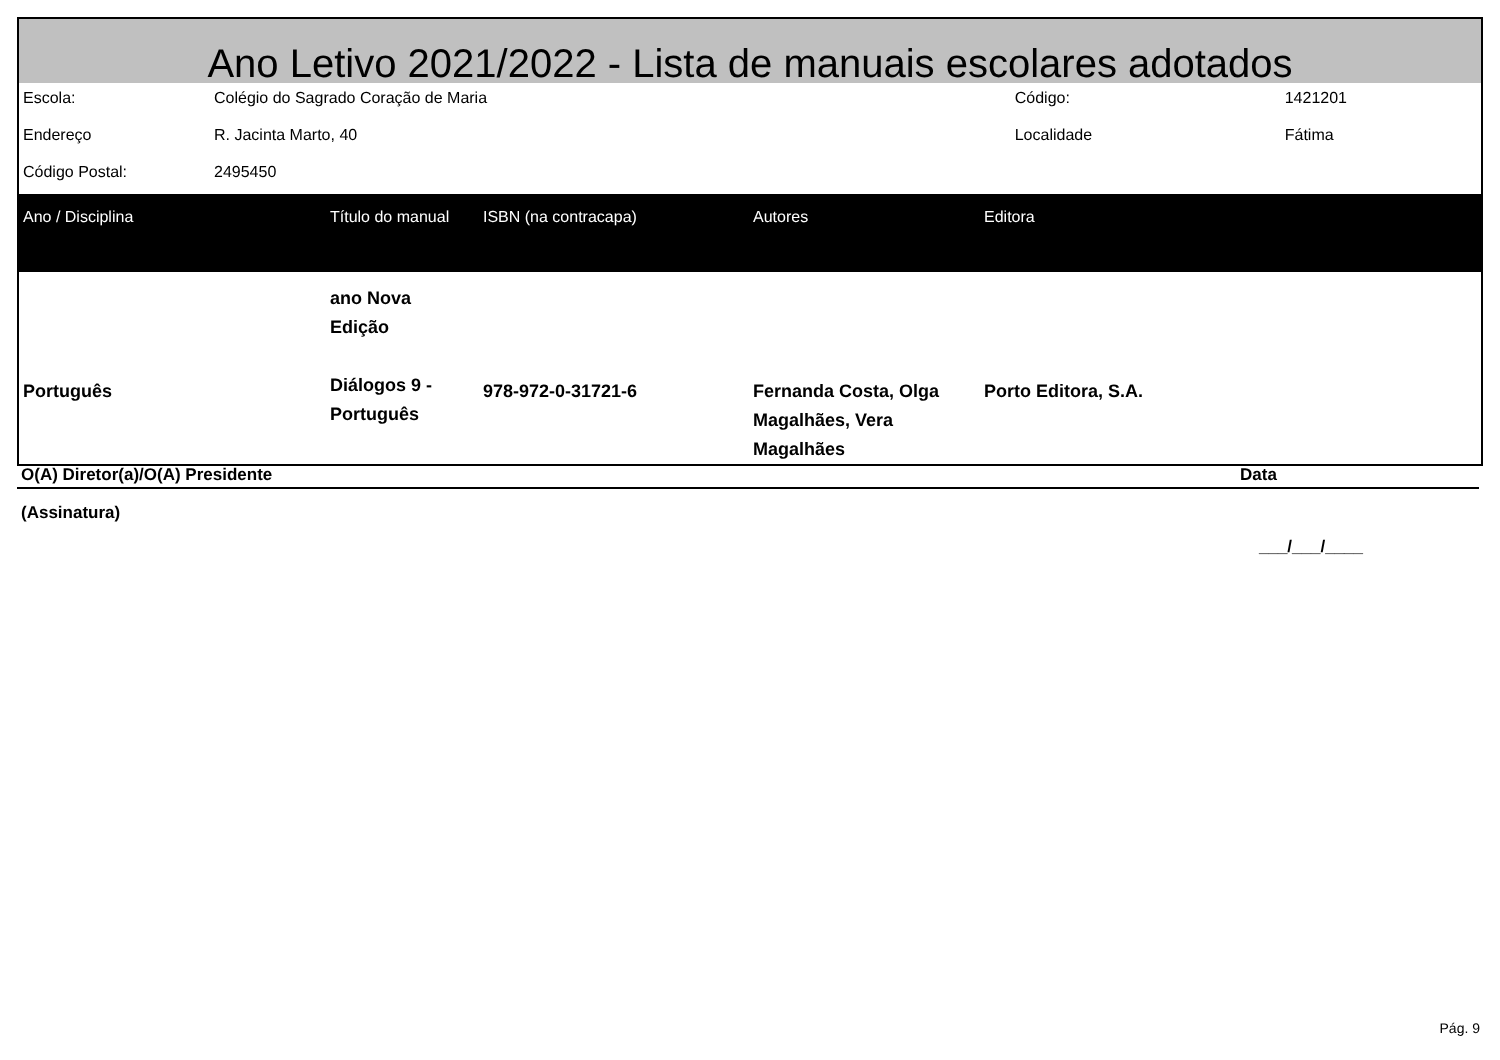Ano Letivo 2021/2022 - Lista de manuais escolares adotados
| Escola: | Colégio do Sagrado Coração de Maria | Código: | 1421201 |
| Endereço | R. Jacinta Marto, 40 | Localidade | Fátima |
| Código Postal: | 2495450 | | |
| Ano / Disciplina | Título do manual | ISBN (na contracapa) | Autores | Editora |
| --- | --- | --- | --- | --- |
| Português | ano Nova Edição Diálogos 9 - Português | 978-972-0-31721-6 | Fernanda Costa, Olga Magalhães, Vera Magalhães | Porto Editora, S.A. |
O(A) Diretor(a)/O(A) Presidente Data
(Assinatura)
___/___/____
Pág. 9